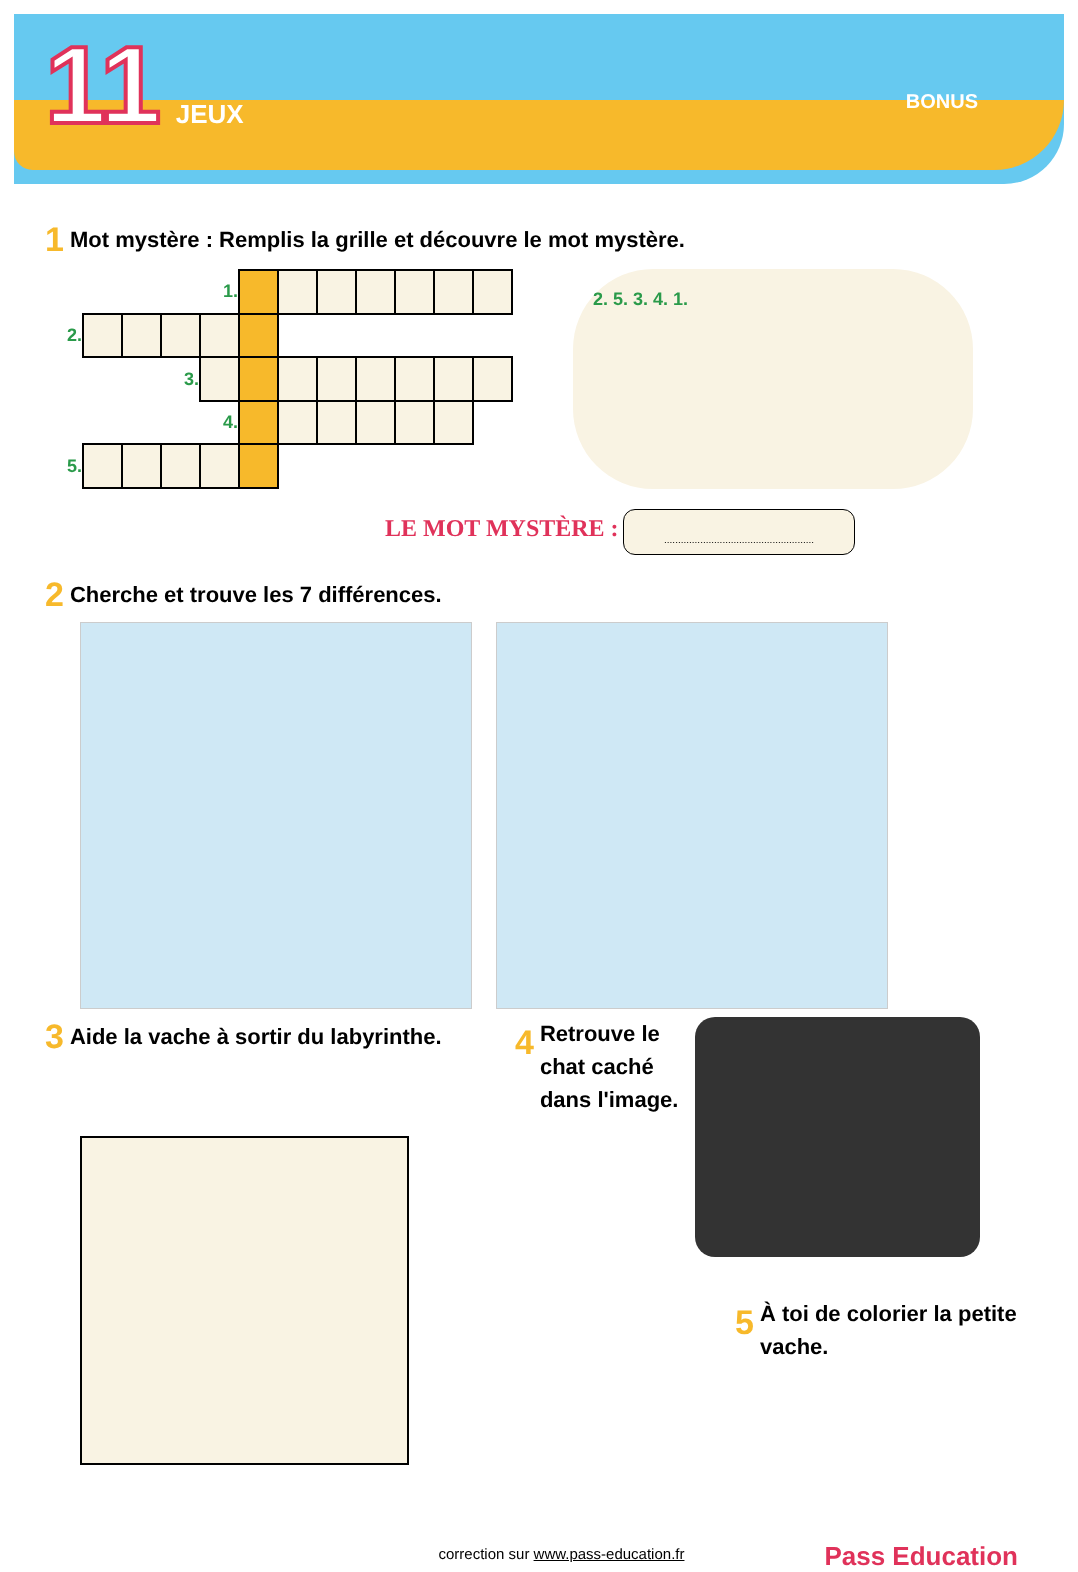11 JEUX
BONUS
1 Mot mystère : Remplis la grille et découvre le mot mystère.
| | | | | 1. | | | | | | | |
| 2. | | | | | | | | | | | |
| | | | 3. | | | | | | | | |
| | | | | 4. | | | | | | | |
| 5. | | | | | | | | | | | |
2. 5. 3. 4. 1.
LE MOT MYSTÈRE : ......................................................
2 Cherche et trouve les 7 différences.
3 Aide la vache à sortir du labyrinthe.
4 Retrouve le chat caché dans l'image.
5 À toi de colorier la petite vache.
correction sur www.pass-education.fr
Pass Education